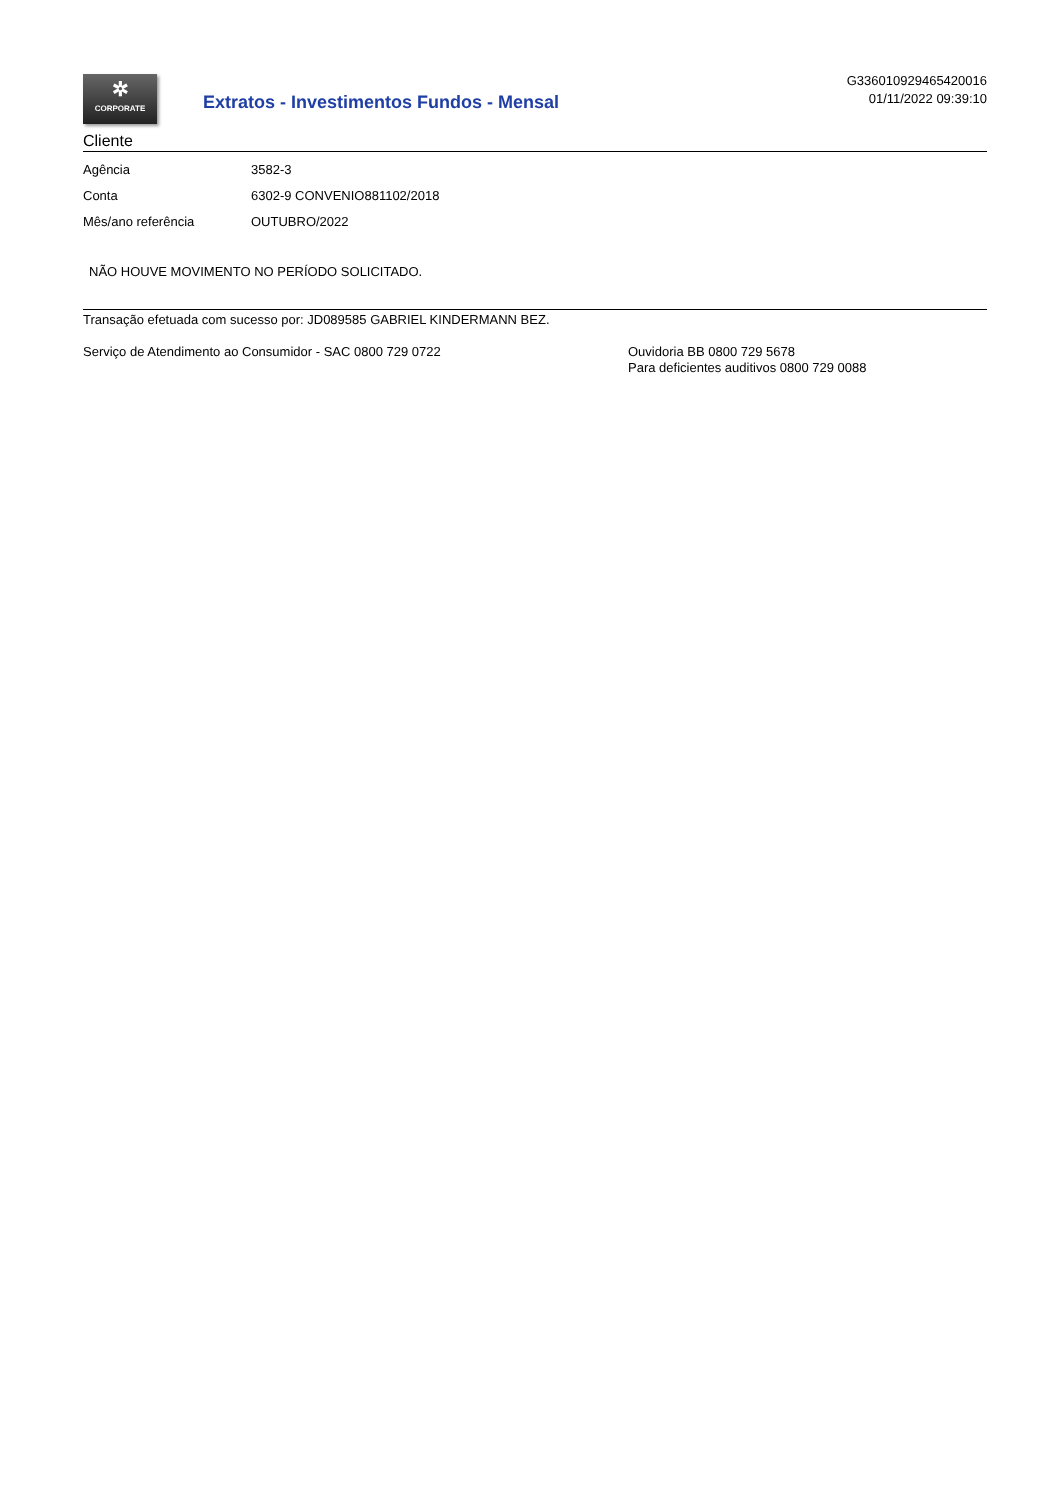✲
CORPORATE
Extratos - Investimentos Fundos - Mensal
G336010929465420016
01/11/2022 09:39:10
Cliente
| Agência | 3582-3 |
| Conta | 6302-9 CONVENIO881102/2018 |
| Mês/ano referência | OUTUBRO/2022 |
NÃO HOUVE MOVIMENTO NO PERÍODO SOLICITADO.
Transação efetuada com sucesso por: JD089585 GABRIEL KINDERMANN BEZ.
Serviço de Atendimento ao Consumidor - SAC 0800 729 0722 Ouvidoria BB 0800 729 5678
Para deficientes auditivos 0800 729 0088